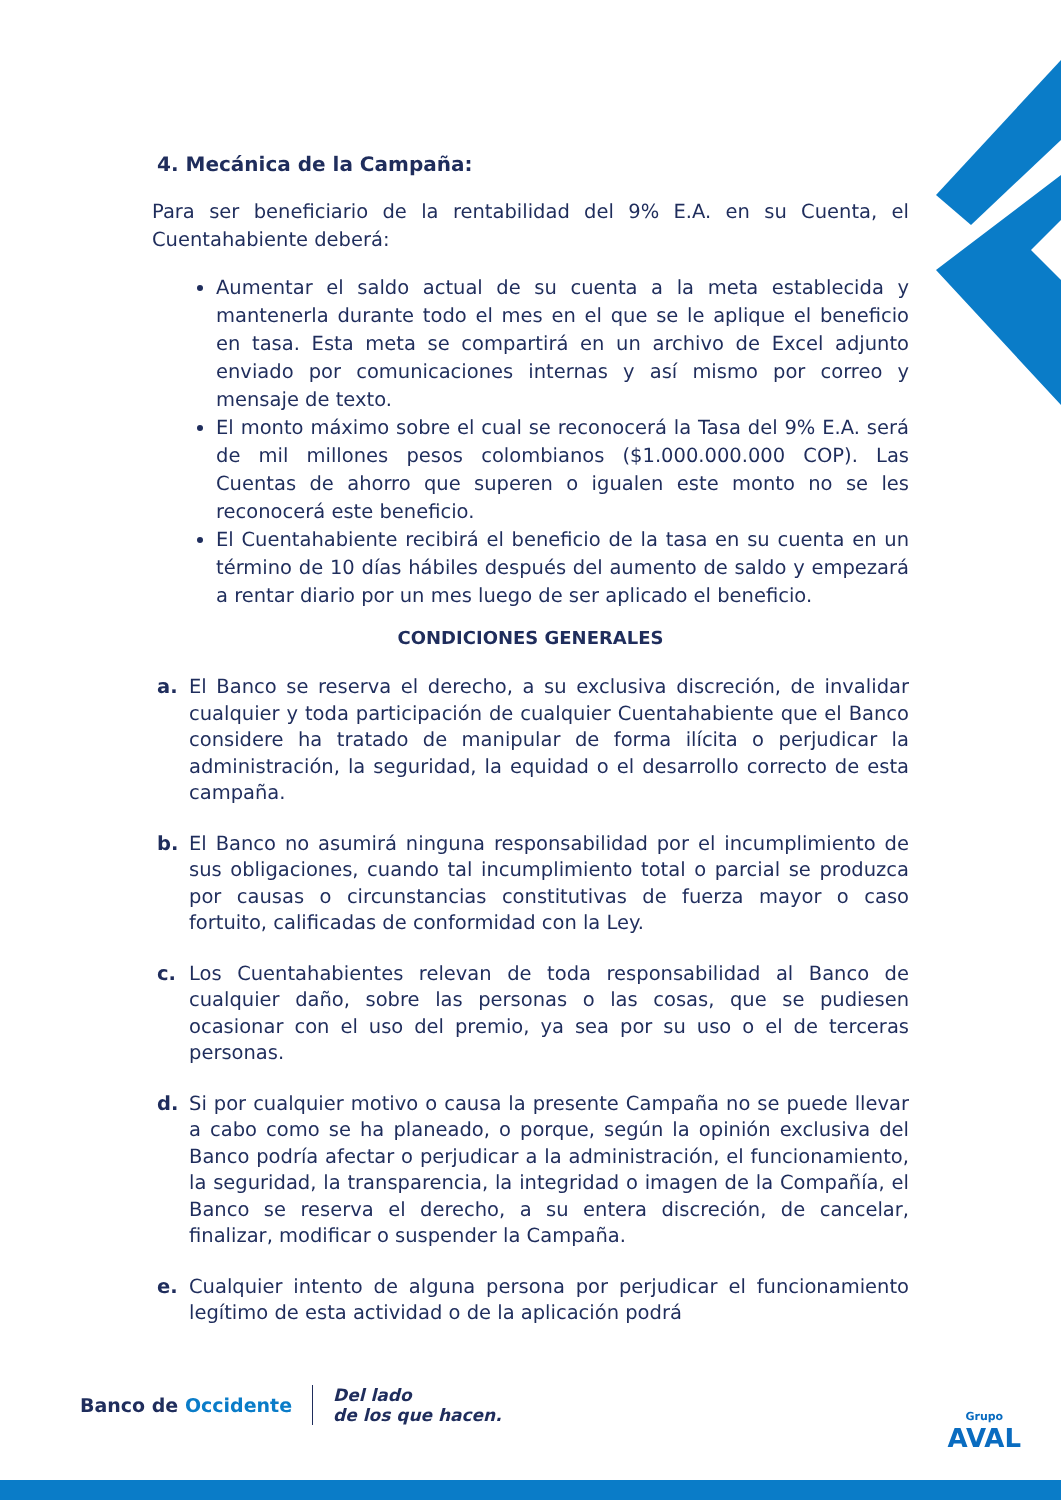4. Mecánica de la Campaña:
Para ser beneficiario de la rentabilidad del 9% E.A. en su Cuenta, el Cuentahabiente deberá:
Aumentar el saldo actual de su cuenta a la meta establecida y mantenerla durante todo el mes en el que se le aplique el beneficio en tasa. Esta meta se compartirá en un archivo de Excel adjunto enviado por comunicaciones internas y así mismo por correo y mensaje de texto.
El monto máximo sobre el cual se reconocerá la Tasa del 9% E.A. será de mil millones pesos colombianos ($1.000.000.000 COP). Las Cuentas de ahorro que superen o igualen este monto no se les reconocerá este beneficio.
El Cuentahabiente recibirá el beneficio de la tasa en su cuenta en un término de 10 días hábiles después del aumento de saldo y empezará a rentar diario por un mes luego de ser aplicado el beneficio.
CONDICIONES GENERALES
a. El Banco se reserva el derecho, a su exclusiva discreción, de invalidar cualquier y toda participación de cualquier Cuentahabiente que el Banco considere ha tratado de manipular de forma ilícita o perjudicar la administración, la seguridad, la equidad o el desarrollo correcto de esta campaña.
b. El Banco no asumirá ninguna responsabilidad por el incumplimiento de sus obligaciones, cuando tal incumplimiento total o parcial se produzca por causas o circunstancias constitutivas de fuerza mayor o caso fortuito, calificadas de conformidad con la Ley.
c. Los Cuentahabientes relevan de toda responsabilidad al Banco de cualquier daño, sobre las personas o las cosas, que se pudiesen ocasionar con el uso del premio, ya sea por su uso o el de terceras personas.
d. Si por cualquier motivo o causa la presente Campaña no se puede llevar a cabo como se ha planeado, o porque, según la opinión exclusiva del Banco podría afectar o perjudicar a la administración, el funcionamiento, la seguridad, la transparencia, la integridad o imagen de la Compañía, el Banco se reserva el derecho, a su entera discreción, de cancelar, finalizar, modificar o suspender la Campaña.
e. Cualquier intento de alguna persona por perjudicar el funcionamiento legítimo de esta actividad o de la aplicación podrá
Banco de Occidente
Del lado
de los que hacen.
Grupo
AVAL